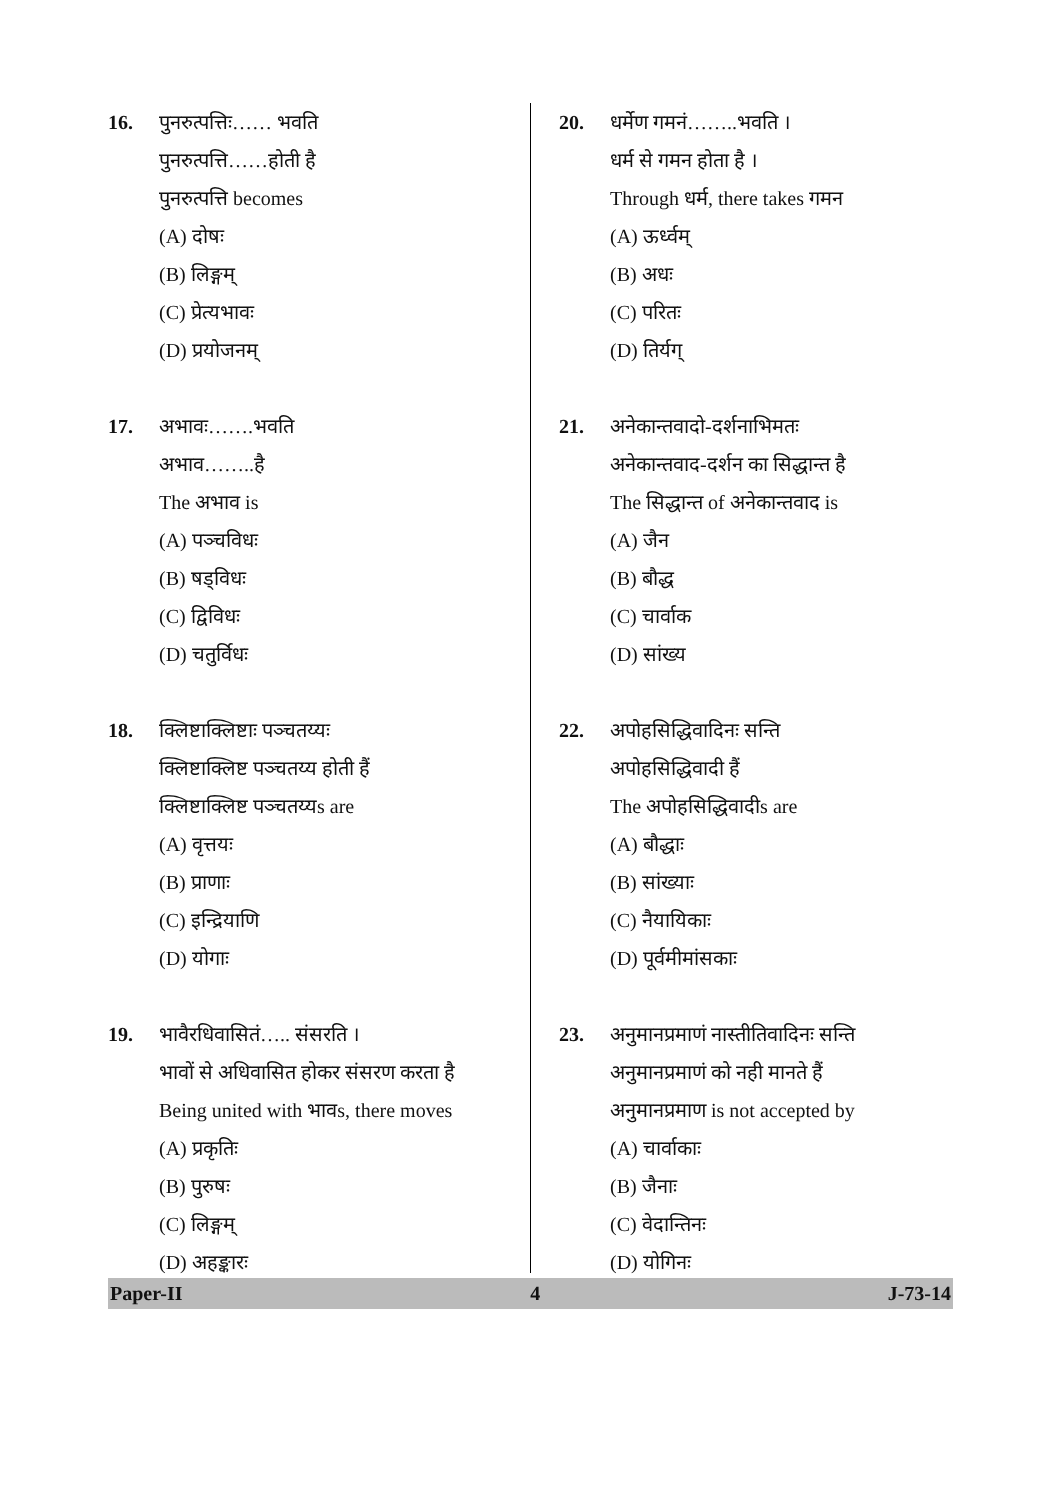16. पुनरुत्पत्तिः…… भवति
पुनरुत्पत्ति……होती है
पुनरुत्पत्ति becomes
(A) दोषः
(B) लिङ्गम्
(C) प्रेत्यभावः
(D) प्रयोजनम्
17. अभावः…….भवति
अभाव……..है
The अभाव is
(A) पञ्चविधः
(B) षड्विधः
(C) द्विविधः
(D) चतुर्विधः
18. क्लिष्टाक्लिष्टाः पञ्चतय्यः
क्लिष्टाक्लिष्ट पञ्चतय्य होती हैं
क्लिष्टाक्लिष्ट पञ्चतय्यs are
(A) वृत्तयः
(B) प्राणाः
(C) इन्द्रियाणि
(D) योगाः
19. भावैरधिवासितं….. संसरति ।
भावों से अधिवासित होकर संसरण करता है
Being united with भावs, there moves
(A) प्रकृतिः
(B) पुरुषः
(C) लिङ्गम्
(D) अहङ्कारः
20. धर्मेण गमनं……..भवति ।
धर्म से गमन होता है ।
Through धर्म, there takes गमन
(A) ऊर्ध्वम्
(B) अधः
(C) परितः
(D) तिर्यग्
21. अनेकान्तवादो-दर्शनाभिमतः
अनेकान्तवाद-दर्शन का सिद्धान्त है
The सिद्धान्त of अनेकान्तवाद is
(A) जैन
(B) बौद्ध
(C) चार्वाक
(D) सांख्य
22. अपोहसिद्धिवादिनः सन्ति
अपोहसिद्धिवादी हैं
The अपोहसिद्धिवादीs are
(A) बौद्धाः
(B) सांख्याः
(C) नैयायिकाः
(D) पूर्वमीमांसकाः
23. अनुमानप्रमाणं नास्तीतिवादिनः सन्ति
अनुमानप्रमाणं को नही मानते हैं
अनुमानप्रमाण is not accepted by
(A) चार्वाकाः
(B) जैनाः
(C) वेदान्तिनः
(D) योगिनः
Paper-II 4 J-73-14